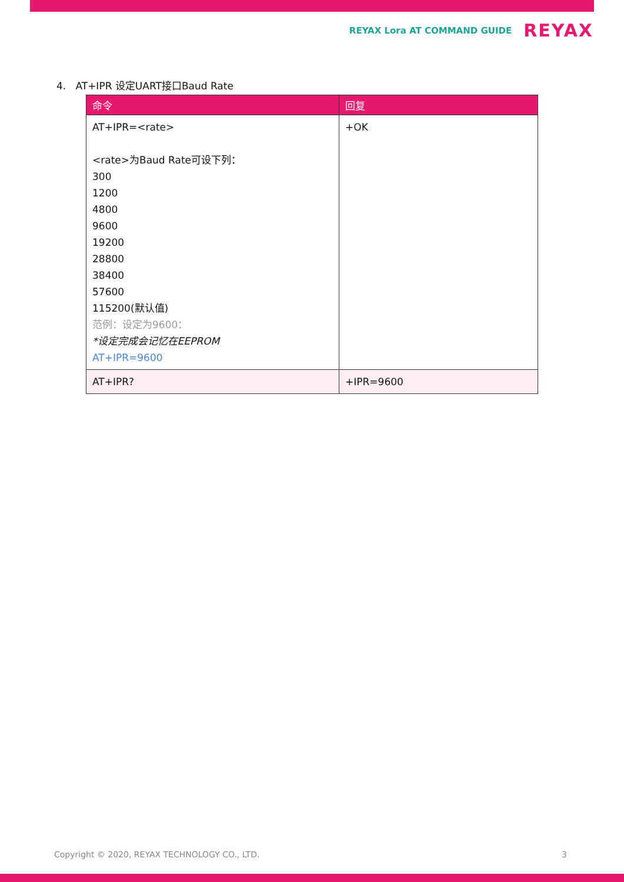REYAX Lora AT COMMAND GUIDE REYAX
4. AT+IPR 设定UART接口Baud Rate
| 命令 | 回复 |
| --- | --- |
| AT+IPR=<rate> <rate>为Baud Rate可设下列： 300 1200 4800 9600 19200 28800 38400 57600 115200(默认值) 范例：设定为9600： *设定完成会记忆在EEPROM AT+IPR=9600 | +OK |
| AT+IPR? | +IPR=9600 |
Copyright © 2020, REYAX TECHNOLOGY CO., LTD.
3